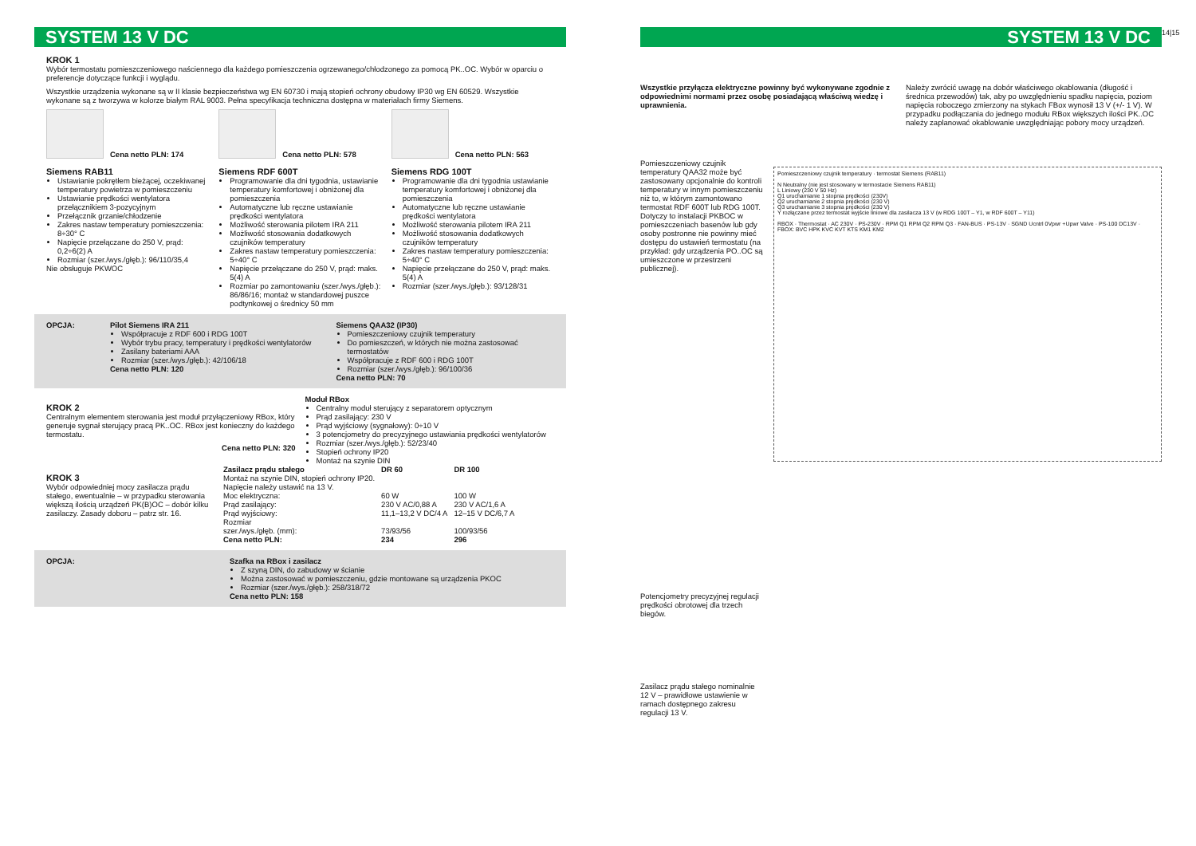SYSTEM 13 V DC
KROK 1
Wybór termostatu pomieszczeniowego naściennego dla każdego pomieszczenia ogrzewanego/chłodzonego za pomocą PK..OC. Wybór w oparciu o preferencje dotyczące funkcji i wyglądu.
Wszystkie urządzenia wykonane są w II klasie bezpieczeństwa wg EN 60730 i mają stopień ochrony obudowy IP30 wg EN 60529. Wszystkie wykonane są z tworzywa w kolorze białym RAL 9003. Pełna specyfikacja techniczna dostępna w materiałach firmy Siemens.
Cena netto PLN: 174
Siemens RAB11
Ustawianie pokrętłem bieżącej, oczekiwanej temperatury powietrza w pomieszczeniu
Ustawianie prędkości wentylatora przełącznikiem 3-pozycyjnym
Przełącznik grzanie/chłodzenie
Zakres nastaw temperatury pomieszczenia: 8÷30° C
Napięcie przełączane do 250 V, prąd: 0,2÷6(2) A
Rozmiar (szer./wys./głęb.): 96/110/35,4
Nie obsługuje PKWOC
Cena netto PLN: 578
Siemens RDF 600T
Programowanie dla dni tygodnia, ustawianie temperatury komfortowej i obniżonej dla pomieszczenia
Automatyczne lub ręczne ustawianie prędkości wentylatora
Możliwość sterowania pilotem IRA 211
Możliwość stosowania dodatkowych czujników temperatury
Zakres nastaw temperatury pomieszczenia: 5÷40° C
Napięcie przełączane do 250 V, prąd: maks. 5(4) A
Rozmiar po zamontowaniu (szer./wys./głęb.): 86/86/16; montaż w standardowej puszce podtynkowej o średnicy 50 mm
Cena netto PLN: 563
Siemens RDG 100T
Programowanie dla dni tygodnia ustawianie temperatury komfortowej i obniżonej dla pomieszczenia
Automatyczne lub ręczne ustawianie prędkości wentylatora
Możliwość sterowania pilotem IRA 211
Możliwość stosowania dodatkowych czujników temperatury
Zakres nastaw temperatury pomieszczenia: 5÷40° C
Napięcie przełączane do 250 V, prąd: maks. 5(4) A
Rozmiar (szer./wys./głęb.): 93/128/31
OPCJA: Pilot Siemens IRA 211
Współpracuje z RDF 600 i RDG 100T
Wybór trybu pracy, temperatury i prędkości wentylatorów
Zasilany bateriami AAA
Rozmiar (szer./wys./głęb.): 42/106/18
Cena netto PLN: 120
Siemens QAA32 (IP30)
Pomieszczeniowy czujnik temperatury
Do pomieszczeń, w których nie można zastosować termostatów
Współpracuje z RDF 600 i RDG 100T
Rozmiar (szer./wys./głęb.): 96/100/36
Cena netto PLN: 70
KROK 2
Centralnym elementem sterowania jest moduł przyłączeniowy RBox, który generuje sygnał sterujący pracą PK..OC. RBox jest konieczny do każdego termostatu.
Cena netto PLN: 320
Moduł RBox
Centralny moduł sterujący z separatorem optycznym
Prąd zasilający: 230 V
Prąd wyjściowy (sygnałowy): 0÷10 V
3 potencjometry do precyzyjnego ustawiania prędkości wentylatorów
Rozmiar (szer./wys./głęb.): 52/23/40
Stopień ochrony IP20
Montaż na szynie DIN
KROK 3
Wybór odpowiedniej mocy zasilacza prądu stałego, ewentualnie – w przypadku sterowania większą ilością urządzeń PK(B)OC – dobór kilku zasilaczy. Zasady doboru – patrz str. 16.
| Zasilacz prądu stałego | DR 60 | DR 100 |
| Montaż na szynie DIN, stopień ochrony IP20. Napięcie należy ustawić na 13 V. | | |
| Moc elektryczna: | 60 W | 100 W |
| Prąd zasilający: | 230 V AC/0,88 A | 230 V AC/1,6 A |
| Prąd wyjściowy: | 11,1–13,2 V DC/4 A | 12–15 V DC/6,7 A |
| Rozmiar szer./wys./głęb. (mm): | 73/93/56 | 100/93/56 |
| Cena netto PLN: | 234 | 296 |
OPCJA: Szafka na RBox i zasilacz
Z szyną DIN, do zabudowy w ścianie
Można zastosować w pomieszczeniu, gdzie montowane są urządzenia PKOC
Rozmiar (szer./wys./głęb.): 258/318/72
Cena netto PLN: 158
SYSTEM 13 V DC
Wszystkie przyłącza elektryczne powinny być wykonywane zgodnie z odpowiednimi normami przez osobę posiadającą właściwą wiedzę i uprawnienia.
Należy zwrócić uwagę na dobór właściwego okablowania (długość i średnica przewodów) tak, aby po uwzględnieniu spadku napięcia, poziom napięcia roboczego zmierzony na stykach FBox wynosił 13 V (+/- 1 V). W przypadku podłączania do jednego modułu RBox większych ilości PK..OC należy zaplanować okablowanie uwzględniając pobory mocy urządzeń.
Pomieszczeniowy czujnik temperatury QAA32 może być zastosowany opcjonalnie do kontroli temperatury w innym pomieszczeniu niż to, w którym zamontowano termostat RDF 600T lub RDG 100T. Dotyczy to instalacji PKBOC w pomieszczeniach basenów lub gdy osoby postronne nie powinny mieć dostępu do ustawień termostatu (na przykład: gdy urządzenia PO..OC są umieszczone w przestrzeni publicznej).
Potencjometry precyzyjnej regulacji prędkości obrotowej dla trzech biegów.
Zasilacz prądu stałego nominalnie 12 V – prawidłowe ustawienie w ramach dostępnego zakresu regulacji 13 V.
Pomieszczeniowy czujnik temperatury · termostat Siemens (RAB11)
N Neutralny (nie jest stosowany w termostacie Siemens RAB11)
L Liniowy (230 V 50 Hz)
Q1 uruchamianie 1 stopnia prędkości (230V)
Q2 uruchamianie 2 stopnia prędkości (230 V)
Q3 uruchamianie 3 stopnia prędkości (230 V)
Y rozłączane przez termostat wyjście liniowe dla zasilacza 13 V (w RDG 100T – Y1, w RDF 600T – Y11)
RBOX · Thermostat · AC 230V · PS-230V · RPM Q1 RPM Q2 RPM Q3 · FAN-BUS · PS-13V · SGND Ucntrl 0Vpwr +Upwr Valve · PS-100 DC13V · FBOX: BVC HPK KVC KVT KTS KM1 KM2
14|15